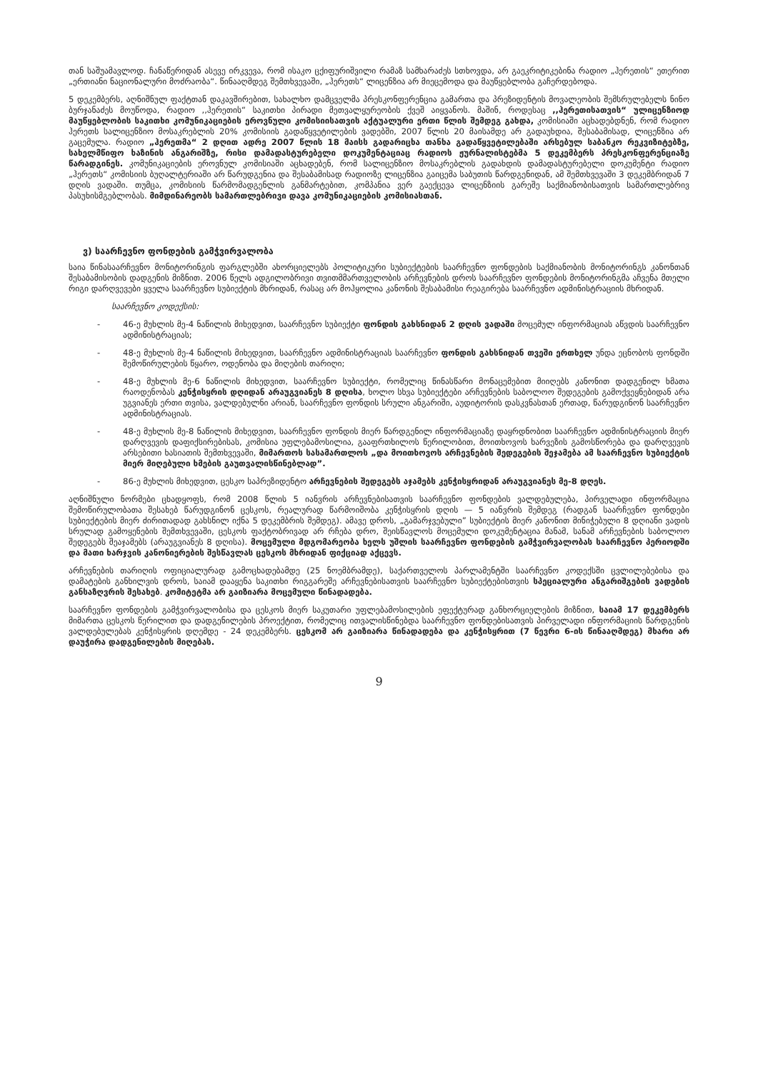თან საშუამავლოდ. ჩანაწერიდან ასევე ირკვევა, რომ ისაკო ცქიფურიშვილი რამაზ სამხარაძეს სთხოვდა, არ გაეკრიტიკებინა რადიო „ჰერეთის“ ეთერით „ერთიანი ნაციონალური მოძრაობა“. წინააღმდეგ შემთხვევაში, „ჰერეთს“ ლიცენზია არ მიეცემოდა და მაუწყებლობა გაჩერდებოდა.
5 დეკემბერს, აღნიშნულ ფაქტთან დაკავშირებით, სახალხო დამცველმა პრესკონფერენცია გამართა და პრეზიდენტის მოვალეობის შემსრულებელს ნინო ბურჯანაძეს მოუწოდა, რადიო ,,ჰერეთის“ საკითხი პირადი მეთვალყურეობის ქვეშ აიყვანოს. მაშინ, როდესაც ,,ჰერეთისათვის“ ულიცენზიოდ მაუწყებლობის საკითხი კომუნიკაციების ეროვნული კომისიისათვის აქტუალური ერთი წლის შემდეგ გახდა, კომისიაში აცხადებდნენ, რომ რადიო ჰერეთს სალიცენზიო მოსაკრებლის 20% კომისიის გადაწყვეტილების ვადებში, 2007 წლის 20 მაისამდე არ გადაუხდია, შესაბამისად, ლიცენზია არ გაცემულა. რადიო „ჰერეთმა“ 2 დღით ადრე 2007 წლის 18 მაისს გადარიცხა თანხა გადაწყვეტილებაში არსებულ საბანკო რეკვიზიტებზე, სახელმწიფო ხაზინის ანგარიშზე, რისი დამადასტურებელი დოკუმენტაციაც რადიოს ჟურნალისტებმა 5 დეკემბერს პრესკონფერენციაზე წარადგინეს. კომუნიკაციების ეროვნულ კომისიაში აცხადებენ, რომ სალიცენზიო მოსაკრებლის გადახდის დამადასტურებელი დოკუმენტი რადიო „ჰერეთს“ კომისიის ბუღალტერიაში არ წარუდგენია და შესაბამისად რადიოზე ლიცენზია გაიცემა საბუთის წარდგენიდან, ამ შემთხვევაში 3 დეკემბრიდან 7 დღის ვადაში. თუმცა, კომისიის წარმომადგენლის განმარტებით, კომპანია ვერ გაექცევა ლიცენზიის გარეშე საქმიანობისათვის სამართლებრივ პასუხისმგებლობას. მიმდინარეობს სამართლებრივი დავა კომუნიკაციების კომისიასთან.
ვ) საარჩევნო ფონდების გამჭვირვალობა
საია წინასაარჩევნო მონიტორინგის ფარგლებში ახორციელებს პოლიტიკური სუბიექტების საარჩევნო ფონდების საქმიანობის მონიტორინგს კანონთან შესაბამისობის დადგენის მიზნით. 2006 წელს ადგილობრივი თვითმმართველობის არჩევნების დროს საარჩევნო ფონდების მონიტორინგმა აჩვენა მთელი რიგი დარღვევები ყველა საარჩევნო სუბიექტის მხრიდან, რასაც არ მოჰყოლია კანონის შესაბამისი რეაგირება საარჩევნო ადმინისტრაციის მხრიდან.
საარჩევნო კოდექსის:
- 46-ე მუხლის მე-4 ნაწილის მიხედვით, საარჩევნო სუბიექტი ფონდის გახსნიდან 2 დღის ვადაში მოცემულ ინფორმაციას აწვდის საარჩევნო ადმინისტრაციას;
- 48-ე მუხლის მე-4 ნაწილის მიხედვით, საარჩევნო ადმინისტრაციას საარჩევნო ფონდის გახსნიდან თვეში ერთხელ უნდა ეცნობოს ფონდში შემოწირულების წყარო, ოდენობა და მიღების თარიღი;
- 48-ე მუხლის მე-6 ნაწილის მიხედვით, საარჩევნო სუბიექტი, რომელიც წინასწარი მონაცემებით მიიღებს კანონით დადგენილ ხმათა რაოდენობას კენჭისყრის დღიდან არაუგვიანეს 8 დღისა, ხოლო სხვა სუბიექტები არჩევნების საბოლოო შედეგების გამოქვეყნებიდან არა უგვიანეს ერთი თვისა, ვალდებულნი არიან, საარჩევნო ფონდის სრული ანგარიში, აუდიტორის დასკვნასთან ერთად, წარუდგინონ საარჩევნო ადმინისტრაციას.
- 48-ე მუხლის მე-8 ნაწილის მიხედვით, საარჩევნო ფონდის მიერ წარდგენილ ინფორმაციაზე დაყრდნობით საარჩევნო ადმინისტრაციის მიერ დარღვევის დაფიქსირებისას, კომისია უფლებამოსილია, გააფრთხილოს წერილობით, მოითხოვოს ხარვეზის გამოსწორება და დარღვევის არსებითი ხასიათის შემთხვევაში, მიმართოს სასამართლოს „და მოითხოვოს არჩევნების შედეგების შეჯამება ამ საარჩევნო სუბიექტის მიერ მიღებული ხმების გაუთვალისწინებლად”.
- 86-ე მუხლის მიხედვით, ცესკო საპრეზიდენტო არჩევნების შედეგებს აჯამებს კენჭისყრიდან არაუგვიანეს მე-8 დღეს.
აღნიშნული ნორმები ცხადყოფს, რომ 2008 წლის 5 იანვრის არჩევნებისათვის საარჩევნო ფონდების ვალდებულება, პირველადი ინფორმაცია შემოწირულობათა შესახებ წარუდგინონ ცესკოს, რეალურად წარმოიშობა კენჭისყრის დღის — 5 იანვრის შემდეგ (რადგან საარჩევნო ფონდები სუბიექტების მიერ ძირითადად გახსნილ იქნა 5 დეკემბრის შემდეგ). ამავე დროს, „გამარჯვებული” სუბიექტის მიერ კანონით მინიჭებული 8 დღიანი ვადის სრულად გამოყენების შემთხვევაში, ცესკოს ფაქტობრივად არ რჩება დრო, შეისწავლოს მოცემული დოკუმენტაცია მანამ, სანამ არჩევნების საბოლოო შედეგებს შეაჯამებს (არაუგვიანეს 8 დღისა). მოცემული მდგომარეობა ხელს უშლის საარჩევნო ფონდების გამჭვირვალობას საარჩევნო პერიოდში და მათი ხარჯვის კანონიერების შესწავლას ცესკოს მხრიდან ფიქციად აქცევს.
არჩევნების თარიღის ოფიციალურად გამოცხადებამდე (25 ნოემბრამდე), საქართველოს პარლამენტში საარჩევნო კოდექსში ცვლილებებისა და დამატების განხილვის დროს, საიამ დააყენა საკითხი რიგგარეშე არჩევნებისათვის საარჩევნო სუბიექტებისთვის სპეციალური ანგარიშგების ვადების განსაზღვრის შესახებ. კომიტეტმა არ გაიზიარა მოცემული წინადადება.
საარჩევნო ფონდების გამჭვირვალობისა და ცესკოს მიერ საკუთარი უფლებამოსილების ეფექტურად განხორციელების მიზნით, საიამ 17 დეკემბერს მიმართა ცესკოს წერილით და დადგენილების პროექტით, რომელიც ითვალისწინებდა საარჩევნო ფონდებისათვის პირველადი ინფორმაციის წარდგენის ვალდებულებას კენჭისყრის დღემდე - 24 დეკემბერს. ცესკომ არ გაიზიარა წინადადება და კენჭისყრით (7 წევრი 6-ის წინააღმდეგ) მხარი არ დაუჭირა დადგენილების მიღებას.
9